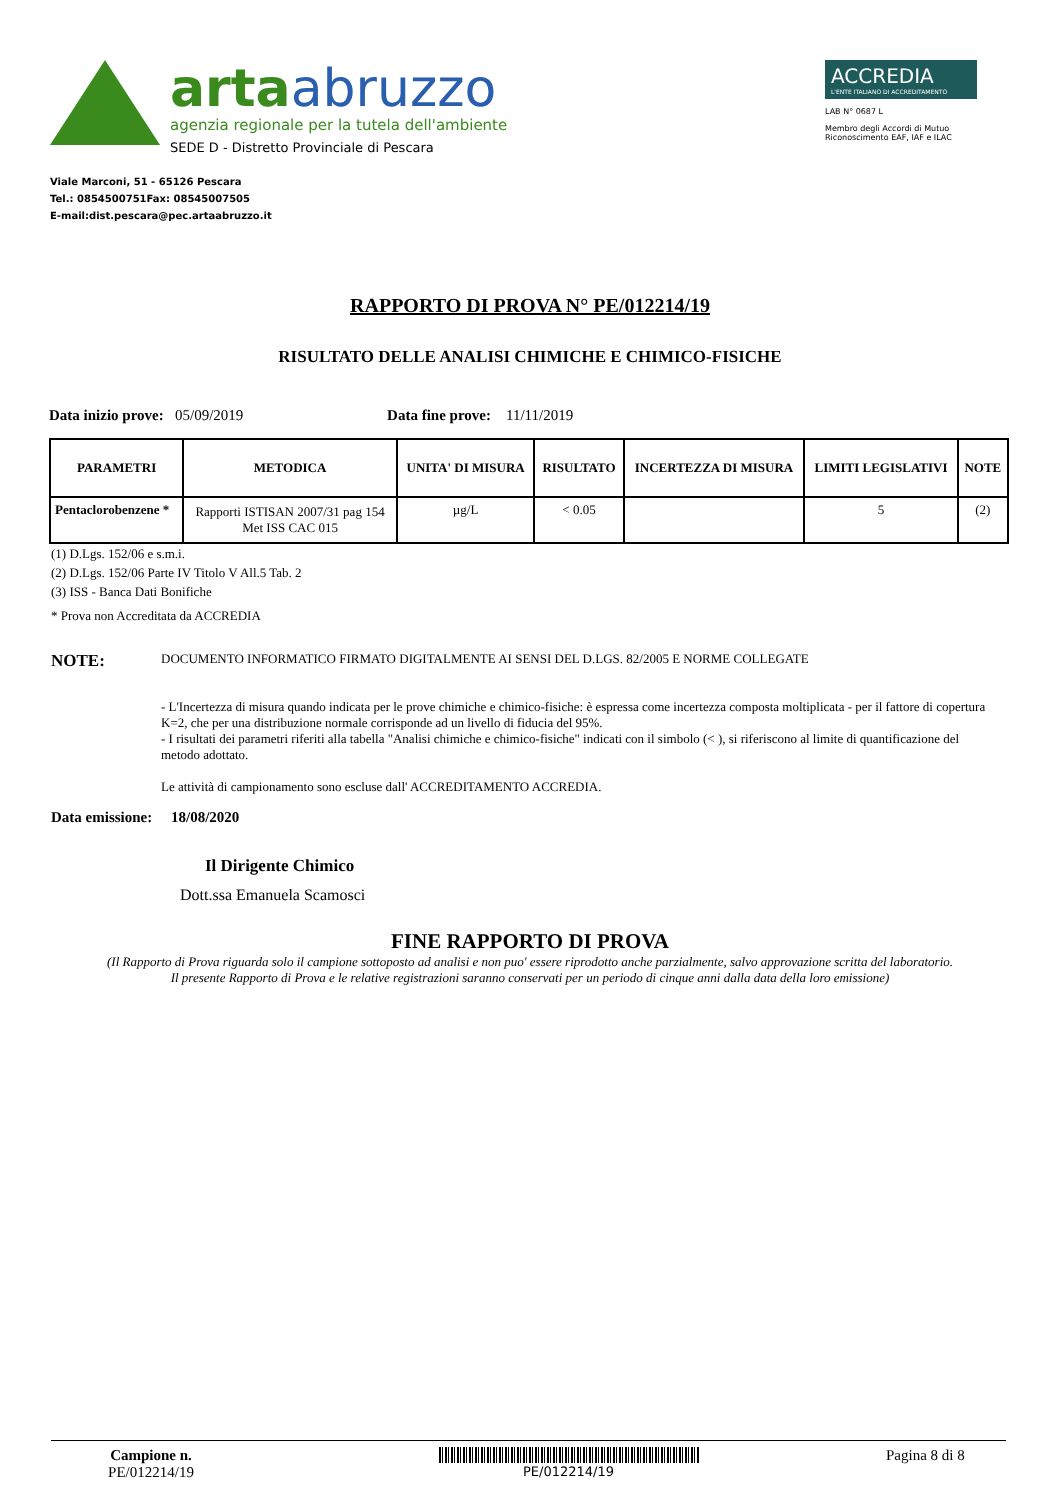arta abruzzo
agenzia regionale per la tutela dell'ambiente
SEDE D - Distretto Provinciale di Pescara
ACCREDIA
L'ENTE ITALIANO DI ACCREDITAMENTO
LAB N° 0687 L
Membro degli Accordi di Mutuo Riconoscimento EAF, IAF e ILAC
Viale Marconi, 51 - 65126 Pescara
Tel.: 0854500751Fax: 08545007505
E-mail:dist.pescara@pec.artaabruzzo.it
RAPPORTO DI PROVA N° PE/012214/19
RISULTATO DELLE ANALISI CHIMICHE E CHIMICO-FISICHE
Data inizio prove: 05/09/2019 Data fine prove: 11/11/2019
| PARAMETRI | METODICA | UNITA' DI MISURA | RISULTATO | INCERTEZZA DI MISURA | LIMITI LEGISLATIVI | NOTE |
| --- | --- | --- | --- | --- | --- | --- |
| Pentaclorobenzene * | Rapporti ISTISAN 2007/31 pag 154 Met ISS CAC 015 | µg/L | < 0.05 | | 5 | (2) |
(1) D.Lgs. 152/06 e s.m.i.
(2) D.Lgs. 152/06 Parte IV Titolo V All.5 Tab. 2
(3) ISS - Banca Dati Bonifiche
* Prova non Accreditata da ACCREDIA
NOTE:
DOCUMENTO INFORMATICO FIRMATO DIGITALMENTE AI SENSI DEL D.LGS. 82/2005 E NORME COLLEGATE
- L'Incertezza di misura quando indicata per le prove chimiche e chimico-fisiche: è espressa come incertezza composta moltiplicata - per il fattore di copertura K=2, che per una distribuzione normale corrisponde ad un livello di fiducia del 95%.
- I risultati dei parametri riferiti alla tabella "Analisi chimiche e chimico-fisiche" indicati con il simbolo (< ), si riferiscono al limite di quantificazione del metodo adottato.
Le attività di campionamento sono escluse dall' ACCREDITAMENTO ACCREDIA.
Data emissione: 18/08/2020
Il Dirigente Chimico
Dott.ssa Emanuela Scamosci
FINE RAPPORTO DI PROVA
(Il Rapporto di Prova riguarda solo il campione sottoposto ad analisi e non puo' essere riprodotto anche parzialmente, salvo approvazione scritta del laboratorio.
Il presente Rapporto di Prova e le relative registrazioni saranno conservati per un periodo di cinque anni dalla data della loro emissione)
Campione n.
PE/012214/19
PE/012214/19
Pagina 8 di 8